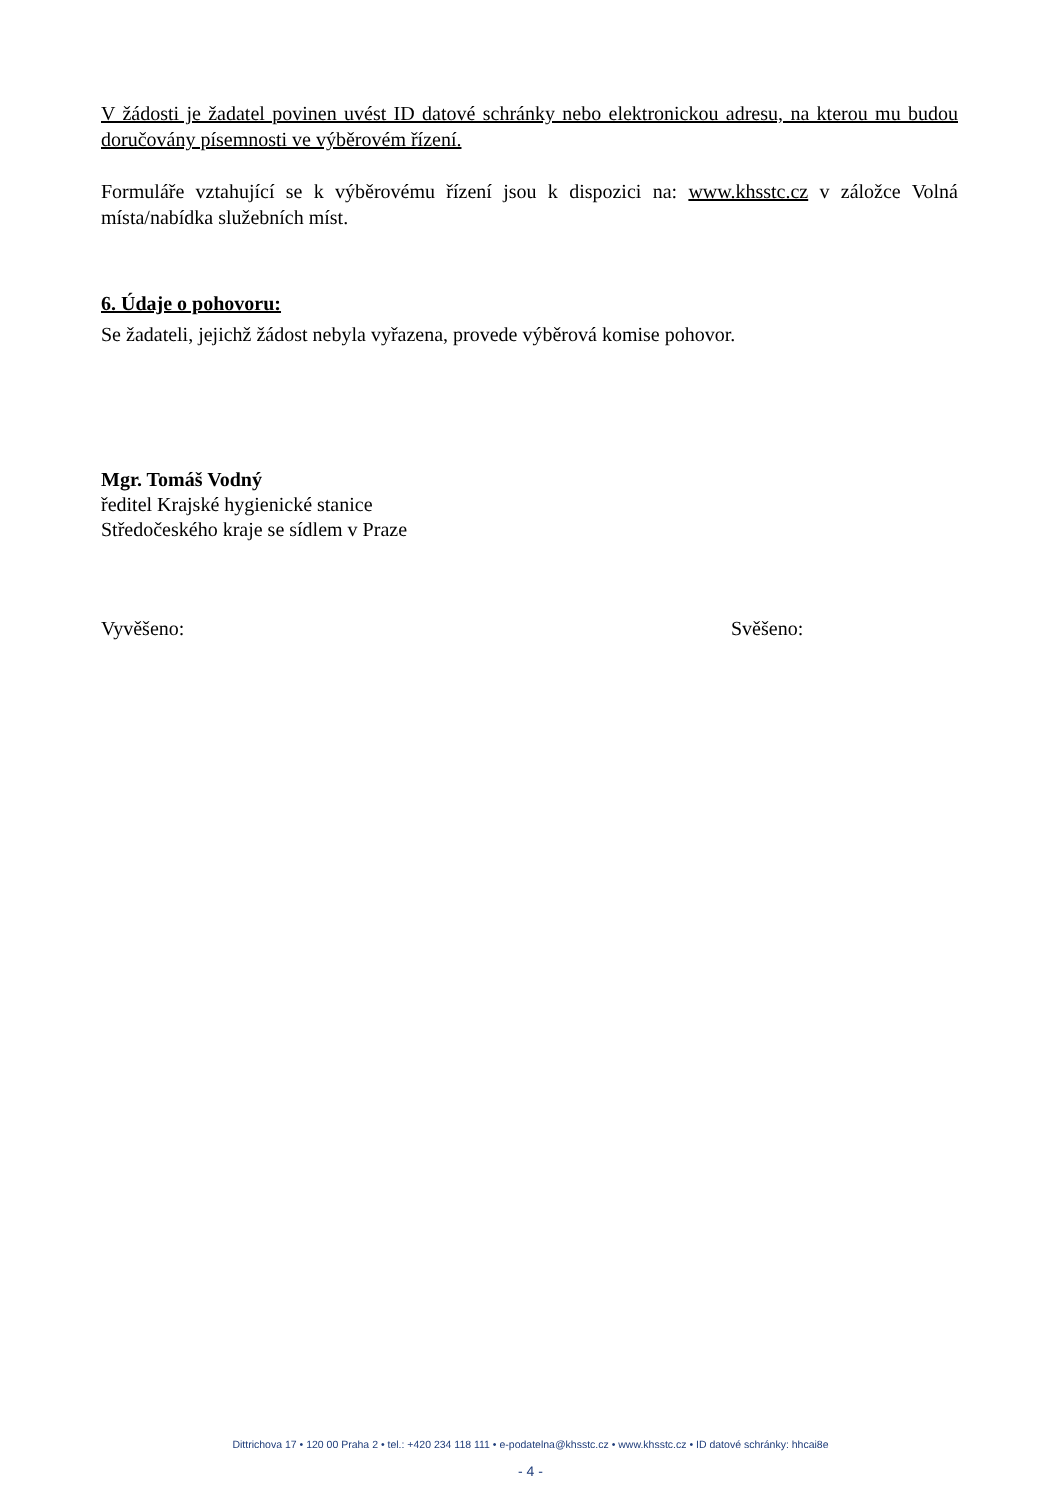V žádosti je žadatel povinen uvést ID datové schránky nebo elektronickou adresu, na kterou mu budou doručovány písemnosti ve výběrovém řízení.
Formuláře vztahující se k výběrovému řízení jsou k dispozici na: www.khsstc.cz v záložce Volná místa/nabídka služebních míst.
6. Údaje o pohovoru:
Se žadateli, jejichž žádost nebyla vyřazena, provede výběrová komise pohovor.
Mgr. Tomáš Vodný
ředitel Krajské hygienické stanice
Středočeského kraje se sídlem v Praze
Vyvěšeno: Svěšeno:
Dittrichova 17 • 120 00 Praha 2 • tel.: +420 234 118 111 • e-podatelna@khsstc.cz • www.khsstc.cz • ID datové schránky: hhcai8e
- 4 -